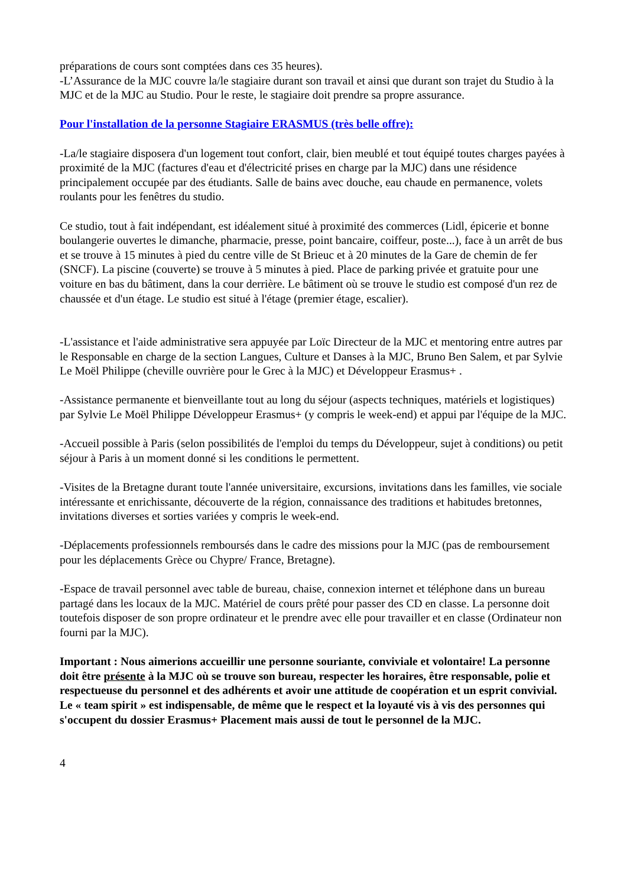préparations de cours sont comptées dans ces 35 heures).
-L’Assurance de la MJC couvre la/le stagiaire durant son travail et ainsi que durant son trajet du Studio à la MJC et de la MJC au Studio. Pour le reste, le stagiaire doit prendre sa propre assurance.
Pour l'installation de la personne Stagiaire ERASMUS (très belle offre):
-La/le stagiaire disposera d'un logement tout confort, clair, bien meublé et tout équipé toutes charges payées à proximité de la MJC (factures d'eau et d'électricité prises en charge par la MJC) dans une résidence principalement occupée par des étudiants. Salle de bains avec douche, eau chaude en permanence, volets roulants pour les fenêtres du studio.
Ce studio, tout à fait indépendant, est idéalement situé à proximité des commerces (Lidl, épicerie et bonne boulangerie ouvertes le dimanche, pharmacie, presse, point bancaire, coiffeur, poste...), face à un arrêt de bus et se trouve à 15 minutes à pied du centre ville de St Brieuc et à 20 minutes de la Gare de chemin de fer (SNCF). La piscine (couverte) se trouve à 5 minutes à pied. Place de parking privée et gratuite pour une voiture en bas du bâtiment, dans la cour derrière. Le bâtiment où se trouve le studio est composé d'un rez de chaussée et d'un étage. Le studio est situé à l'étage (premier étage, escalier).
-L'assistance et l'aide administrative sera appuyée par Loïc Directeur de la MJC et mentoring entre autres par le Responsable en charge de la section Langues, Culture et Danses à la MJC, Bruno Ben Salem, et par Sylvie Le Moël Philippe (cheville ouvrière pour le Grec à la MJC) et Développeur Erasmus+ .
-Assistance permanente et bienveillante tout au long du séjour (aspects techniques, matériels et logistiques) par Sylvie Le Moël Philippe Développeur Erasmus+ (y compris le week-end) et appui par l'équipe de la MJC.
-Accueil possible à Paris (selon possibilités de l'emploi du temps du Développeur, sujet à conditions) ou petit séjour à Paris à un moment donné si les conditions le permettent.
-Visites de la Bretagne durant toute l'année universitaire, excursions, invitations dans les familles, vie sociale intéressante et enrichissante, découverte de la région, connaissance des traditions et habitudes bretonnes, invitations diverses et sorties variées y compris le week-end.
-Déplacements professionnels remboursés dans le cadre des missions pour la MJC (pas de remboursement pour les déplacements Grèce ou Chypre/ France, Bretagne).
-Espace de travail personnel avec table de bureau, chaise, connexion internet et téléphone dans un bureau partagé dans les locaux de la MJC. Matériel de cours prêté pour passer des CD en classe. La personne doit toutefois disposer de son propre ordinateur et le prendre avec elle pour travailler et en classe (Ordinateur non fourni par la MJC).
Important : Nous aimerions accueillir une personne souriante, conviviale et volontaire! La personne doit être présente à la MJC où se trouve son bureau, respecter les horaires, être responsable, polie et respectueuse du personnel et des adhérents et avoir une attitude de coopération et un esprit convivial. Le « team spirit » est indispensable, de même que le respect et la loyauté vis à vis des personnes qui s'occupent du dossier Erasmus+ Placement mais aussi de tout le personnel de la MJC.
4